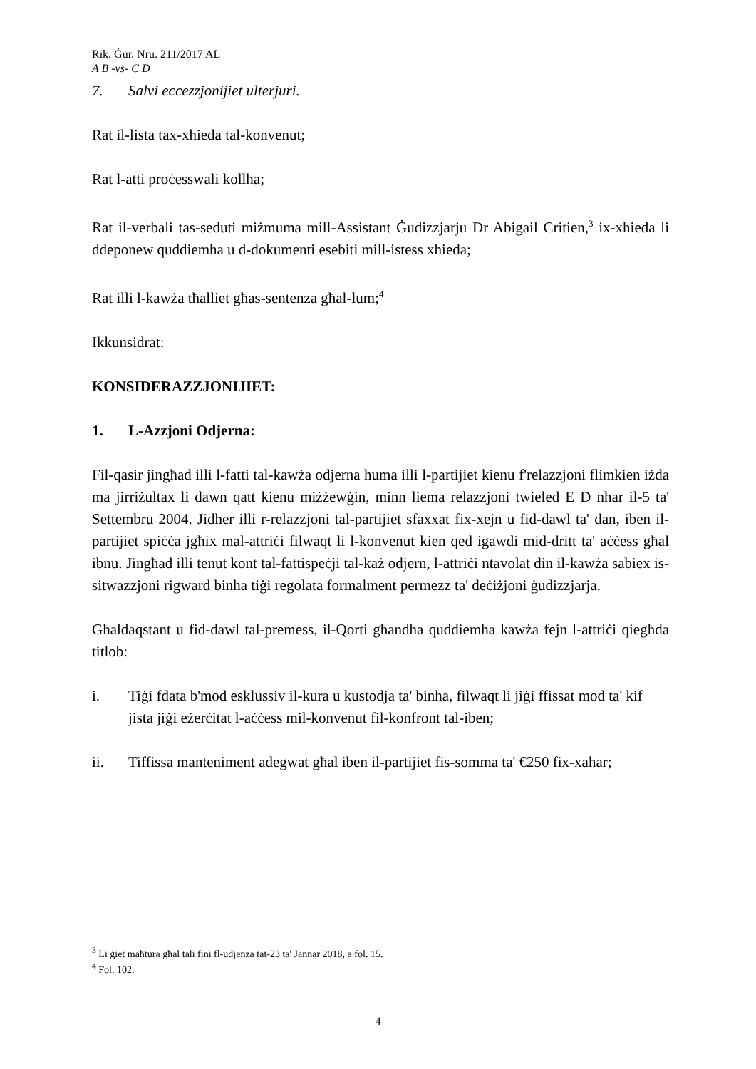Rik. Ġur. Nru. 211/2017 AL
A B -vs- C D
7. Salvi eccezzjonijiet ulterjuri.
Rat il-lista tax-xhieda tal-konvenut;
Rat l-atti proċesswali kollha;
Rat il-verbali tas-seduti miżmuma mill-Assistant Ġudizzjarju Dr Abigail Critien,<sup>3</sup> ix-xhieda li ddeponew quddiemha u d-dokumenti esebiti mill-istess xhieda;
Rat illi l-kawża tħalliet għas-sentenza għal-lum;<sup>4</sup>
Ikkunsidrat:
KONSIDERAZZJONIJIET:
1. L-Azzjoni Odjerna:
Fil-qasir jingħad illi l-fatti tal-kawża odjerna huma illi l-partijiet kienu f'relazzjoni flimkien iżda ma jirriżultax li dawn qatt kienu miżżewġin, minn liema relazzjoni twieled E D nhar il-5 ta' Settembru 2004. Jidher illi r-relazzjoni tal-partijiet sfaxxat fix-xejn u fid-dawl ta' dan, iben il-partijiet spiċċa jgħix mal-attriċi filwaqt li l-konvenut kien qed igawdi mid-dritt ta' aċċess għal ibnu. Jingħad illi tenut kont tal-fattispeċji tal-każ odjern, l-attriċi ntavolat din il-kawża sabiex is-sitwazzjoni rigward binha tiġi regolata formalment permezz ta' deċiżjoni ġudizzjarja.
Għaldaqstant u fid-dawl tal-premess, il-Qorti għandha quddiemha kawża fejn l-attriċi qiegħda titlob:
i. Tiġi fdata b'mod esklussiv il-kura u kustodja ta' binha, filwaqt li jiġi ffissat mod ta' kif jista jiġi eżerċitat l-aċċess mil-konvenut fil-konfront tal-iben;
ii. Tiffissa manteniment adegwat għal iben il-partijiet fis-somma ta' €250 fix-xahar;
<sup>3</sup> Li ġiet maħtura għal tali fini fl-udjenza tat-23 ta' Jannar 2018, a fol. 15.
<sup>4</sup> Fol. 102.
4